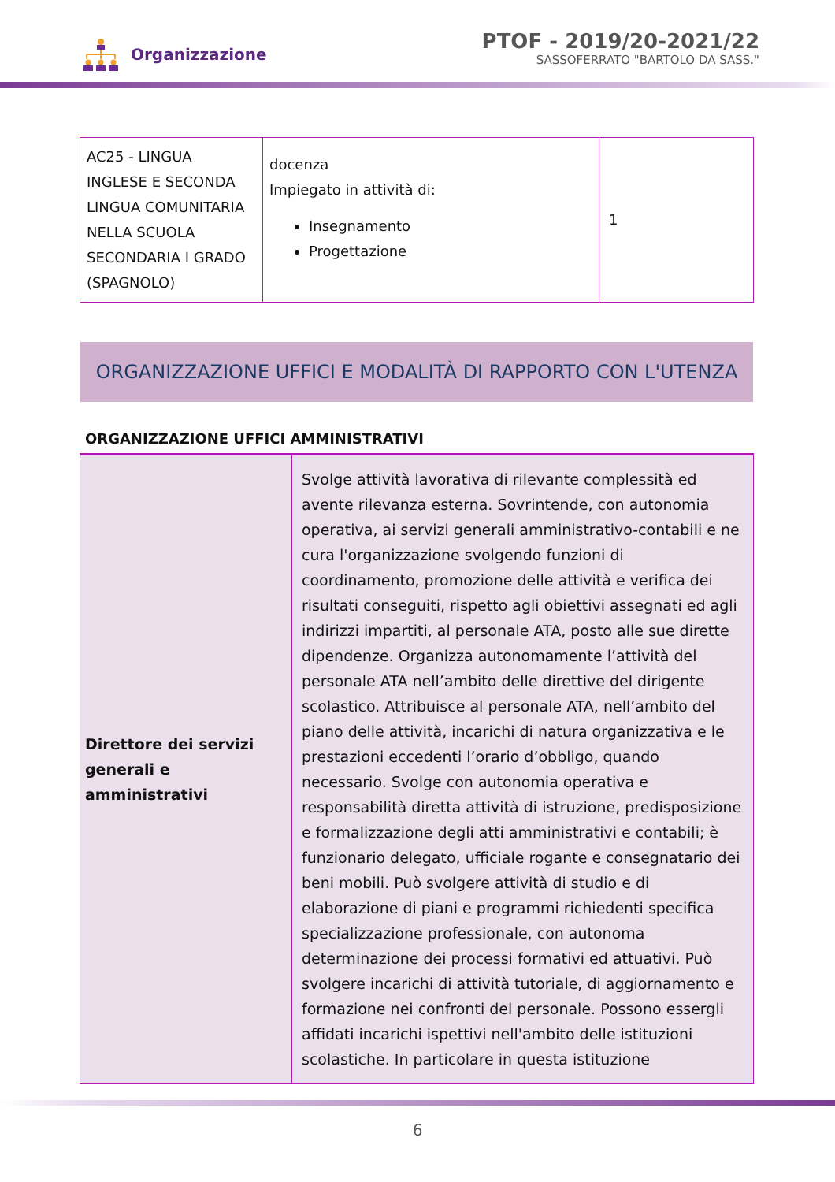Organizzazione
PTOF - 2019/20-2021/22
SASSOFERRATO "BARTOLO DA SASS."
| AC25 - LINGUA INGLESE E SECONDA LINGUA COMUNITARIA NELLA SCUOLA SECONDARIA I GRADO (SPAGNOLO) | docenza Impiegato in attività di: Insegnamento Progettazione | 1 |
ORGANIZZAZIONE UFFICI E MODALITÀ DI RAPPORTO CON L'UTENZA
ORGANIZZAZIONE UFFICI AMMINISTRATIVI
| Direttore dei servizi generali e amministrativi | Svolge attività lavorativa di rilevante complessità ed avente rilevanza esterna. Sovrintende, con autonomia operativa, ai servizi generali amministrativo-contabili e ne cura l'organizzazione svolgendo funzioni di coordinamento, promozione delle attività e verifica dei risultati conseguiti, rispetto agli obiettivi assegnati ed agli indirizzi impartiti, al personale ATA, posto alle sue dirette dipendenze. Organizza autonomamente l’attività del personale ATA nell’ambito delle direttive del dirigente scolastico. Attribuisce al personale ATA, nell’ambito del piano delle attività, incarichi di natura organizzativa e le prestazioni eccedenti l’orario d’obbligo, quando necessario. Svolge con autonomia operativa e responsabilità diretta attività di istruzione, predisposizione e formalizzazione degli atti amministrativi e contabili; è funzionario delegato, ufficiale rogante e consegnatario dei beni mobili. Può svolgere attività di studio e di elaborazione di piani e programmi richiedenti specifica specializzazione professionale, con autonoma determinazione dei processi formativi ed attuativi. Può svolgere incarichi di attività tutoriale, di aggiornamento e formazione nei confronti del personale. Possono essergli affidati incarichi ispettivi nell'ambito delle istituzioni scolastiche. In particolare in questa istituzione |
6